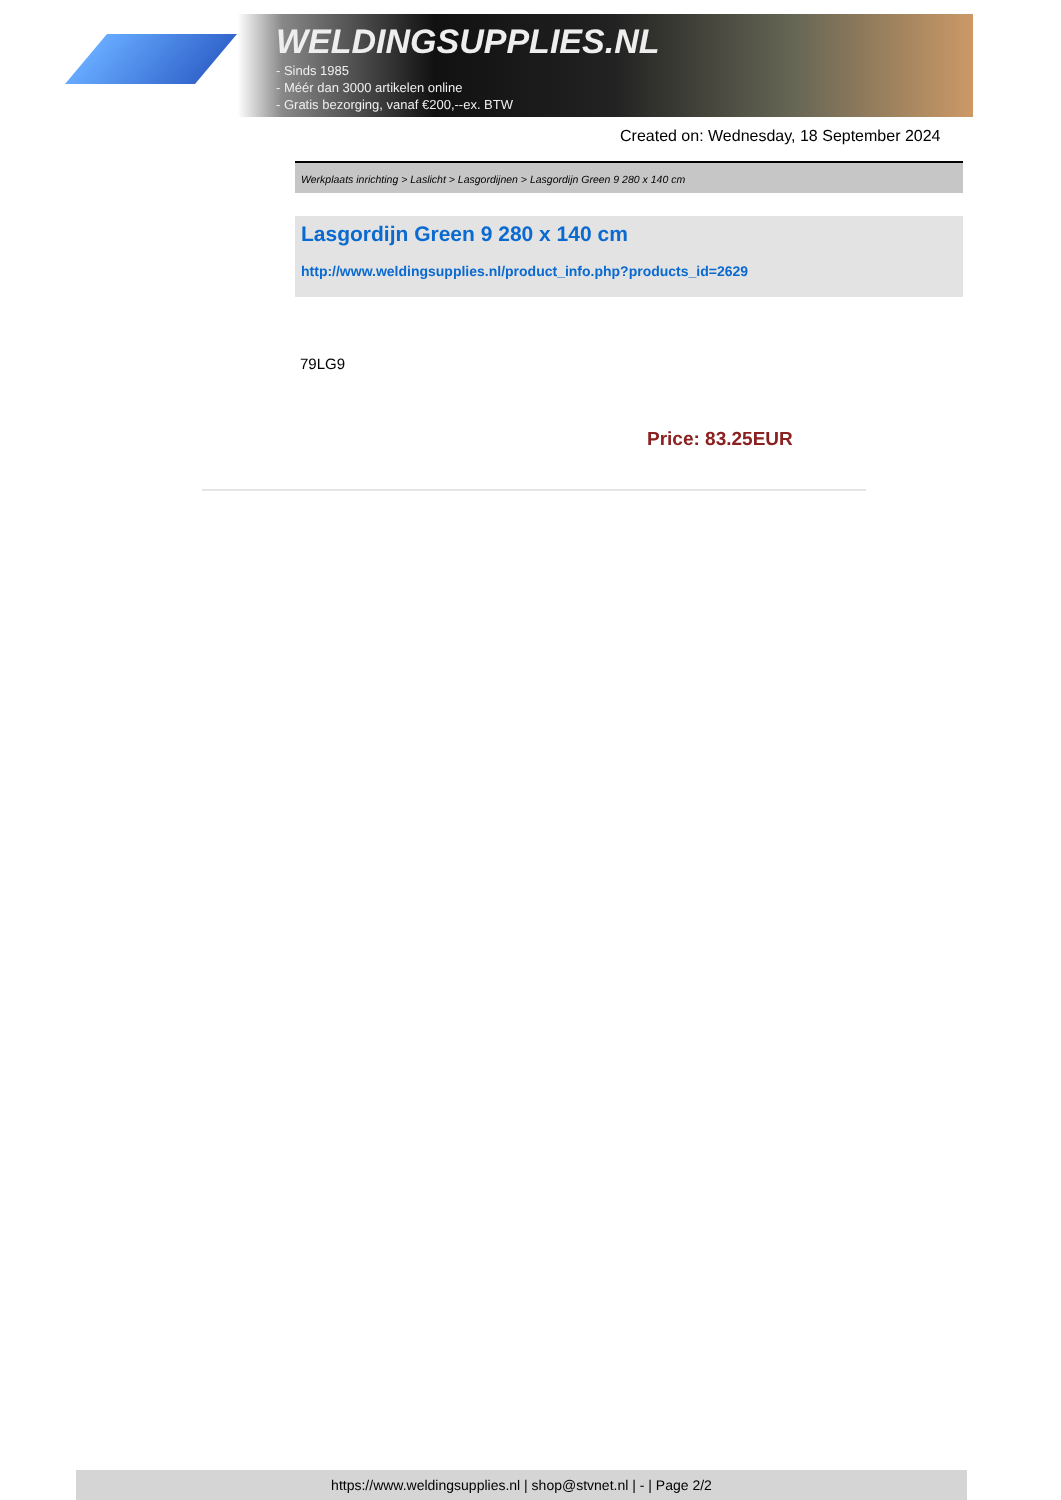WELDINGSUPPLIES.NL
- Sinds 1985
- Méér dan 3000 artikelen online
- Gratis bezorging, vanaf €200,--ex. BTW
Created on: Wednesday, 18 September 2024
Werkplaats inrichting > Laslicht > Lasgordijnen > Lasgordijn Green 9 280 x 140 cm
Lasgordijn Green 9 280 x 140 cm
http://www.weldingsupplies.nl/product_info.php?products_id=2629
79LG9
Price: 83.25EUR
https://www.weldingsupplies.nl | shop@stvnet.nl | - | Page 2/2